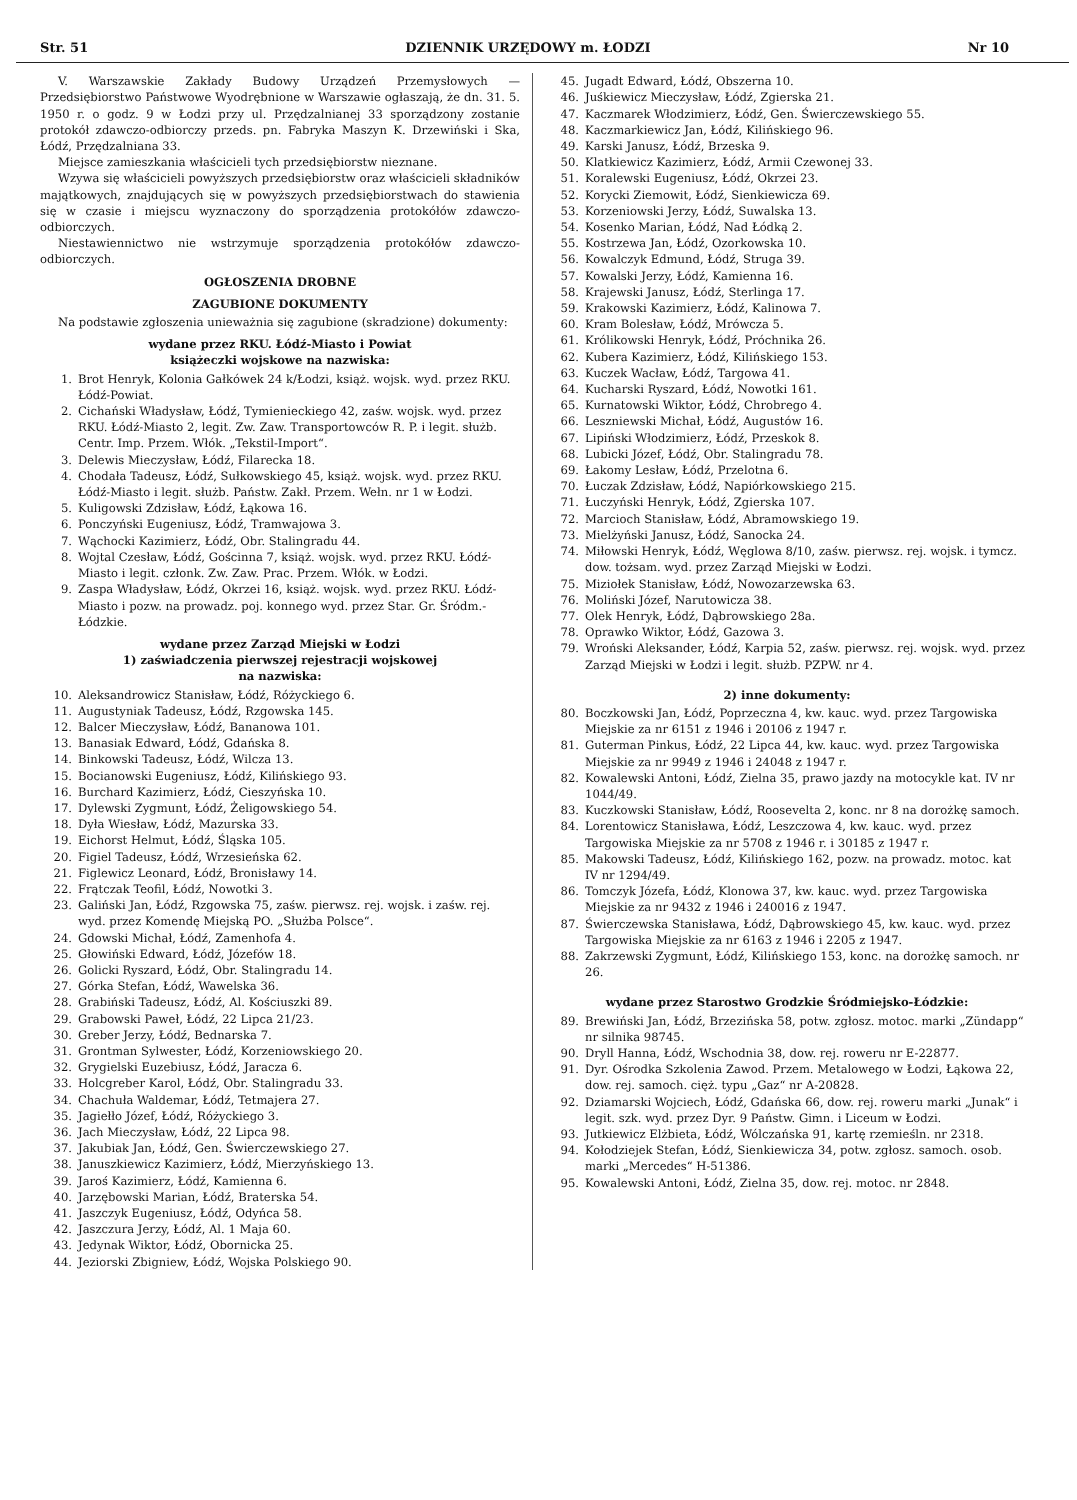Str. 51 DZIENNIK URZĘDOWY m. ŁODZI Nr 10
V. Warszawskie Zakłady Budowy Urządzeń Przemysłowych — Przedsiębiorstwo Państwowe Wyodrębnione w Warszawie ogłaszają, że dn. 31. 5. 1950 r. o godz. 9 w Łodzi przy ul. Przędzalnianej 33 sporządzony zostanie protokół zdawczo-odbiorczy przeds. pn. Fabryka Maszyn K. Drzewiński i Ska, Łódź, Przędzalniana 33.
Miejsce zamieszkania właścicieli tych przedsiębiorstw nieznane.
Wzywa się właścicieli powyższych przedsiębiorstw oraz właścicieli składników majątkowych, znajdujących się w powyższych przedsiębiorstwach do stawienia się w czasie i miejscu wyznaczony do sporządzenia protokółów zdawczo-odbiorczych.
Niestawiennictwo nie wstrzymuje sporządzenia protokółów zdawczo-odbiorczych.
OGŁOSZENIA DROBNE
ZAGUBIONE DOKUMENTY
Na podstawie zgłoszenia unieważnia się zagubione (skradzione) dokumenty:
wydane przez RKU. Łódź-Miasto i Powiat
książeczki wojskowe na nazwiska:
1. Brot Henryk, Kolonia Gałkówek 24 k/Łodzi, książ. wojsk. wyd. przez RKU. Łódź-Powiat.
2. Cichański Władysław, Łódź, Tymienieckiego 42, zaśw. wojsk. wyd. przez RKU. Łódź-Miasto 2, legit. Zw. Zaw. Transportowców R. P. i legit. służb. Centr. Imp. Przem. Włók. „Tekstil-Import“.
3. Delewis Mieczysław, Łódź, Filarecka 18.
4. Chodała Tadeusz, Łódź, Sułkowskiego 45, książ. wojsk. wyd. przez RKU. Łódź-Miasto i legit. służb. Państw. Zakł. Przem. Wełn. nr 1 w Łodzi.
5. Kuligowski Zdzisław, Łódź, Łąkowa 16.
6. Ponczyński Eugeniusz, Łódź, Tramwajowa 3.
7. Wąchocki Kazimierz, Łódź, Obr. Stalingradu 44.
8. Wojtal Czesław, Łódź, Gościnna 7, książ. wojsk. wyd. przez RKU. Łódź-Miasto i legit. członk. Zw. Zaw. Prac. Przem. Włók. w Łodzi.
9. Zaspa Władysław, Łódź, Okrzei 16, książ. wojsk. wyd. przez RKU. Łódź-Miasto i pozw. na prowadz. poj. konnego wyd. przez Star. Gr. Śródm.-Łódzkie.
wydane przez Zarząd Miejski w Łodzi
1) zaświadczenia pierwszej rejestracji wojskowej
na nazwiska:
10. Aleksandrowicz Stanisław, Łódź, Różyckiego 6.
11. Augustyniak Tadeusz, Łódź, Rzgowska 145.
12. Balcer Mieczysław, Łódź, Bananowa 101.
13. Banasiak Edward, Łódź, Gdańska 8.
14. Binkowski Tadeusz, Łódź, Wilcza 13.
15. Bocianowski Eugeniusz, Łódź, Kilińskiego 93.
16. Burchard Kazimierz, Łódź, Cieszyńska 10.
17. Dylewski Zygmunt, Łódź, Żeligowskiego 54.
18. Dyła Wiesław, Łódź, Mazurska 33.
19. Eichorst Helmut, Łódź, Śląska 105.
20. Figiel Tadeusz, Łódź, Wrzesieńska 62.
21. Figlewicz Leonard, Łódź, Bronisławy 14.
22. Frątczak Teofil, Łódź, Nowotki 3.
23. Galiński Jan, Łódź, Rzgowska 75, zaśw. pierwsz. rej. wojsk. i zaśw. rej. wyd. przez Komendę Miejską PO. „Służba Polsce“.
24. Gdowski Michał, Łódź, Zamenhofa 4.
25. Głowiński Edward, Łódź, Józefów 18.
26. Golicki Ryszard, Łódź, Obr. Stalingradu 14.
27. Górka Stefan, Łódź, Wawelska 36.
28. Grabiński Tadeusz, Łódź, Al. Kościuszki 89.
29. Grabowski Paweł, Łódź, 22 Lipca 21/23.
30. Greber Jerzy, Łódź, Bednarska 7.
31. Grontman Sylwester, Łódź, Korzeniowskiego 20.
32. Grygielski Euzebiusz, Łódź, Jaracza 6.
33. Holcgreber Karol, Łódź, Obr. Stalingradu 33.
34. Chachuła Waldemar, Łódź, Tetmajera 27.
35. Jagiełło Józef, Łódź, Różyckiego 3.
36. Jach Mieczysław, Łódź, 22 Lipca 98.
37. Jakubiak Jan, Łódź, Gen. Świerczewskiego 27.
38. Januszkiewicz Kazimierz, Łódź, Mierzyńskiego 13.
39. Jaroś Kazimierz, Łódź, Kamienna 6.
40. Jarzębowski Marian, Łódź, Braterska 54.
41. Jaszczyk Eugeniusz, Łódź, Odyńca 58.
42. Jaszczura Jerzy, Łódź, Al. 1 Maja 60.
43. Jedynak Wiktor, Łódź, Obornicka 25.
44. Jeziorski Zbigniew, Łódź, Wojska Polskiego 90.
45. Jugadt Edward, Łódź, Obszerna 10.
46. Juśkiewicz Mieczysław, Łódź, Zgierska 21.
47. Kaczmarek Włodzimierz, Łódź, Gen. Świerczewskiego 55.
48. Kaczmarkiewicz Jan, Łódź, Kilińskiego 96.
49. Karski Janusz, Łódź, Brzeska 9.
50. Klatkiewicz Kazimierz, Łódź, Armii Czewonej 33.
51. Koralewski Eugeniusz, Łódź, Okrzei 23.
52. Korycki Ziemowit, Łódź, Sienkiewicza 69.
53. Korzeniowski Jerzy, Łódź, Suwalska 13.
54. Kosenko Marian, Łódź, Nad Łódką 2.
55. Kostrzewa Jan, Łódź, Ozorkowska 10.
56. Kowalczyk Edmund, Łódź, Struga 39.
57. Kowalski Jerzy, Łódź, Kamienna 16.
58. Krajewski Janusz, Łódź, Sterlinga 17.
59. Krakowski Kazimierz, Łódź, Kalinowa 7.
60. Kram Bolesław, Łódź, Mrówcza 5.
61. Królikowski Henryk, Łódź, Próchnika 26.
62. Kubera Kazimierz, Łódź, Kilińskiego 153.
63. Kuczek Wacław, Łódź, Targowa 41.
64. Kucharski Ryszard, Łódź, Nowotki 161.
65. Kurnatowski Wiktor, Łódź, Chrobrego 4.
66. Leszniewski Michał, Łódź, Augustów 16.
67. Lipiński Włodzimierz, Łódź, Przeskok 8.
68. Lubicki Józef, Łódź, Obr. Stalingradu 78.
69. Łakomy Lesław, Łódź, Przelotna 6.
70. Łuczak Zdzisław, Łódź, Napiórkowskiego 215.
71. Łuczyński Henryk, Łódź, Zgierska 107.
72. Marcioch Stanisław, Łódź, Abramowskiego 19.
73. Mielżyński Janusz, Łódź, Sanocka 24.
74. Miłowski Henryk, Łódź, Węglowa 8/10, zaśw. pierwsz. rej. wojsk. i tymcz. dow. tożsam. wyd. przez Zarząd Miejski w Łodzi.
75. Miziołek Stanisław, Łódź, Nowozarzewska 63.
76. Moliński Józef, Narutowicza 38.
77. Olek Henryk, Łódź, Dąbrowskiego 28a.
78. Oprawko Wiktor, Łódź, Gazowa 3.
79. Wroński Aleksander, Łódź, Karpia 52, zaśw. pierwsz. rej. wojsk. wyd. przez Zarząd Miejski w Łodzi i legit. służb. PZPW. nr 4.
2) inne dokumenty:
80. Boczkowski Jan, Łódź, Poprzeczna 4, kw. kauc. wyd. przez Targowiska Miejskie za nr 6151 z 1946 i 20106 z 1947 r.
81. Guterman Pinkus, Łódź, 22 Lipca 44, kw. kauc. wyd. przez Targowiska Miejskie za nr 9949 z 1946 i 24048 z 1947 r.
82. Kowalewski Antoni, Łódź, Zielna 35, prawo jazdy na motocykle kat. IV nr 1044/49.
83. Kuczkowski Stanisław, Łódź, Roosevelta 2, konc. nr 8 na dorożkę samoch.
84. Lorentowicz Stanisława, Łódź, Leszczowa 4, kw. kauc. wyd. przez Targowiska Miejskie za nr 5708 z 1946 r. i 30185 z 1947 r.
85. Makowski Tadeusz, Łódź, Kilińskiego 162, pozw. na prowadz. motoc. kat IV nr 1294/49.
86. Tomczyk Józefa, Łódź, Klonowa 37, kw. kauc. wyd. przez Targowiska Miejskie za nr 9432 z 1946 i 240016 z 1947.
87. Świerczewska Stanisława, Łódź, Dąbrowskiego 45, kw. kauc. wyd. przez Targowiska Miejskie za nr 6163 z 1946 i 2205 z 1947.
88. Zakrzewski Zygmunt, Łódź, Kilińskiego 153, konc. na dorożkę samoch. nr 26.
wydane przez Starostwo Grodzkie Śródmiejsko-Łódzkie:
89. Brewiński Jan, Łódź, Brzezińska 58, potw. zgłosz. motoc. marki „Zündapp“ nr silnika 98745.
90. Dryll Hanna, Łódź, Wschodnia 38, dow. rej. roweru nr E-22877.
91. Dyr. Ośrodka Szkolenia Zawod. Przem. Metalowego w Łodzi, Łąkowa 22, dow. rej. samoch. cięż. typu „Gaz“ nr A-20828.
92. Dziamarski Wojciech, Łódź, Gdańska 66, dow. rej. roweru marki „Junak“ i legit. szk. wyd. przez Dyr. 9 Państw. Gimn. i Liceum w Łodzi.
93. Jutkiewicz Elżbieta, Łódź, Wólczańska 91, kartę rzemieśln. nr 2318.
94. Kołodziejek Stefan, Łódź, Sienkiewicza 34, potw. zgłosz. samoch. osob. marki „Mercedes“ H-51386.
95. Kowalewski Antoni, Łódź, Zielna 35, dow. rej. motoc. nr 2848.